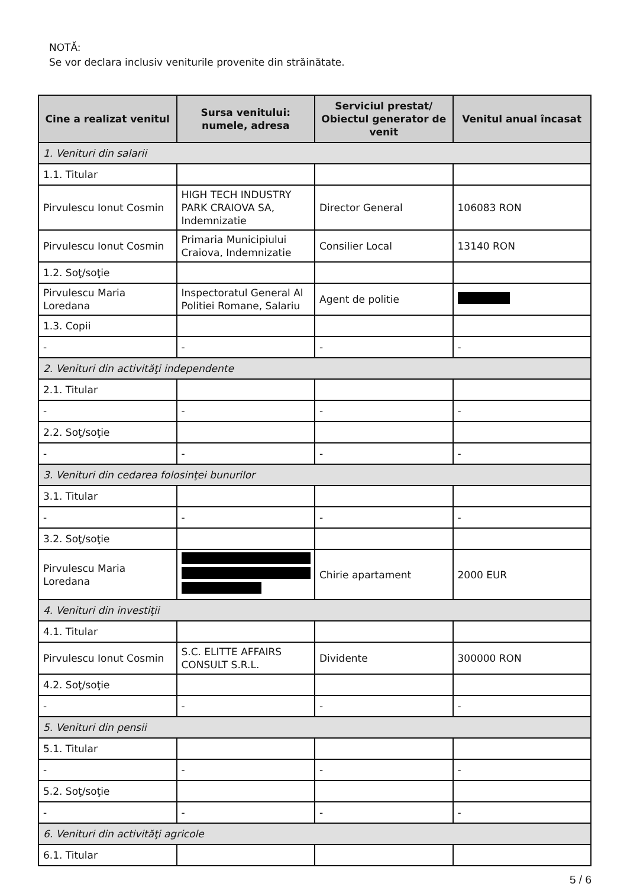NOTĂ:
Se vor declara inclusiv veniturile provenite din străinătate.
| Cine a realizat venitul | Sursa venitului: numele, adresa | Serviciul prestat/ Obiectul generator de venit | Venitul anual încasat |
| --- | --- | --- | --- |
| 1. Venituri din salarii | | | |
| 1.1. Titular | | | |
| Pirvulescu Ionut Cosmin | HIGH TECH INDUSTRY PARK CRAIOVA SA, Indemnizatie | Director General | 106083 RON |
| Pirvulescu Ionut Cosmin | Primaria Municipiului Craiova, Indemnizatie | Consilier Local | 13140 RON |
| 1.2. Soţ/soţie | | | |
| Pirvulescu Maria Loredana | Inspectoratul General Al Politiei Romane, Salariu | Agent de politie | |
| 1.3. Copii | | | |
| - | - | - | - |
| 2. Venituri din activităţi independente | | | |
| 2.1. Titular | | | |
| - | - | - | - |
| 2.2. Soţ/soţie | | | |
| - | - | - | - |
| 3. Venituri din cedarea folosinţei bunurilor | | | |
| 3.1. Titular | | | |
| - | - | - | - |
| 3.2. Soţ/soţie | | | |
| Pirvulescu Maria Loredana | | Chirie apartament | 2000 EUR |
| 4. Venituri din investiţii | | | |
| 4.1. Titular | | | |
| Pirvulescu Ionut Cosmin | S.C. ELITTE AFFAIRS CONSULT S.R.L. | Dividente | 300000 RON |
| 4.2. Soţ/soţie | | | |
| - | - | - | - |
| 5. Venituri din pensii | | | |
| 5.1. Titular | | | |
| - | - | - | - |
| 5.2. Soţ/soţie | | | |
| - | - | - | - |
| 6. Venituri din activităţi agricole | | | |
| 6.1. Titular | | | |
5 / 6